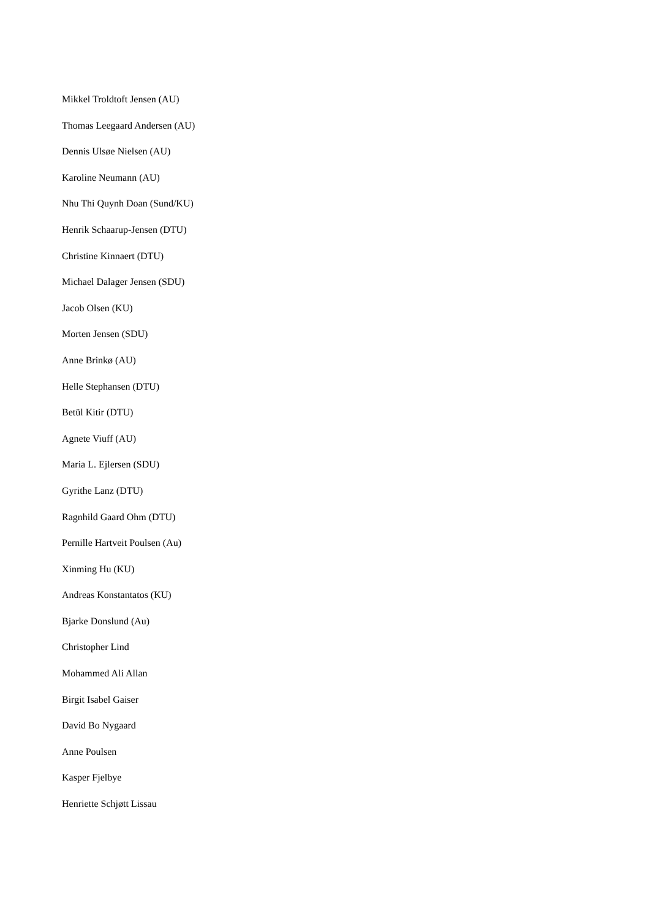Mikkel Troldtoft Jensen (AU)
Thomas Leegaard Andersen (AU)
Dennis Ulsøe Nielsen (AU)
Karoline Neumann (AU)
Nhu Thi Quynh Doan (Sund/KU)
Henrik Schaarup-Jensen (DTU)
Christine Kinnaert (DTU)
Michael Dalager Jensen (SDU)
Jacob Olsen (KU)
Morten Jensen (SDU)
Anne Brinkø (AU)
Helle Stephansen (DTU)
Betül Kitir (DTU)
Agnete Viuff (AU)
Maria L. Ejlersen (SDU)
Gyrithe Lanz (DTU)
Ragnhild Gaard Ohm (DTU)
Pernille Hartveit Poulsen (Au)
Xinming Hu (KU)
Andreas Konstantatos (KU)
Bjarke Donslund (Au)
Christopher Lind
Mohammed Ali Allan
Birgit Isabel Gaiser
David Bo Nygaard
Anne Poulsen
Kasper Fjelbye
Henriette Schjøtt Lissau